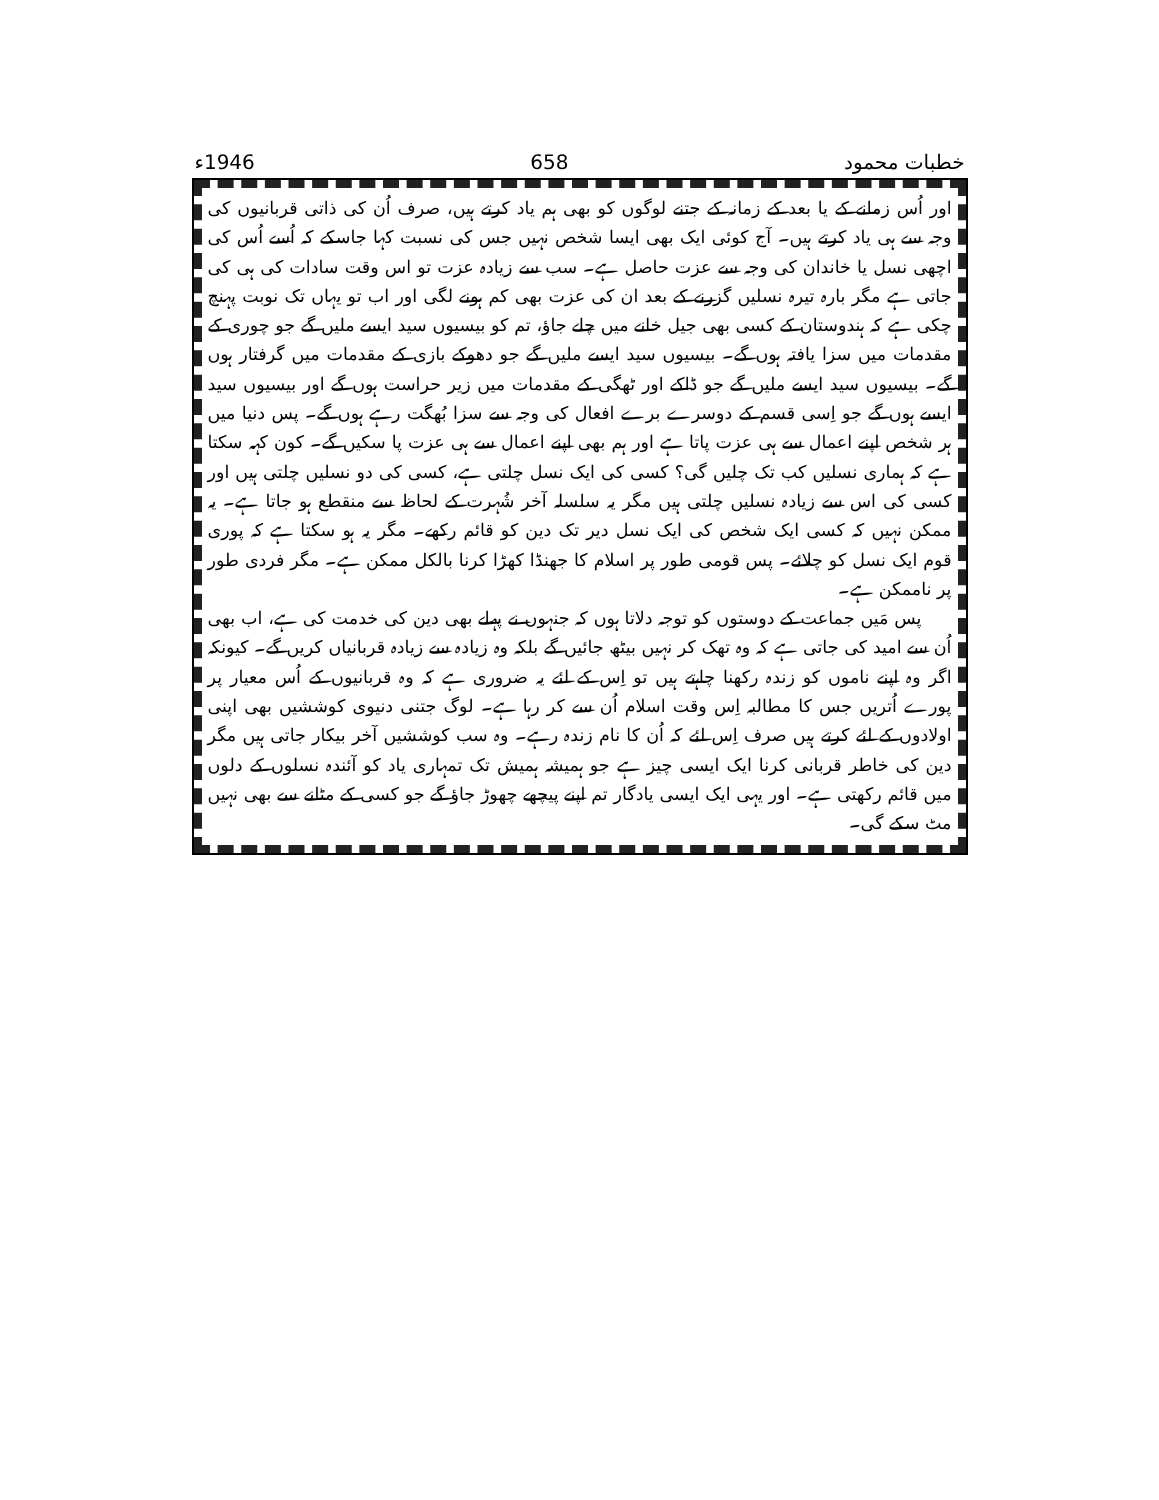خطبات محمود 658 1946ء
اور اُس زمانے کے یا بعد کے زمانہ کے جتنے لوگوں کو بھی ہم یاد کرتے ہیں، صرف اُن کی ذاتی قربانیوں کی وجہ سے ہی یاد کرتے ہیں۔ آج کوئی ایک بھی ایسا شخص نہیں جس کی نسبت کہا جاسکے کہ اُسے اُس کی اچھی نسل یا خاندان کی وجہ سے عزت حاصل ہے۔ سب سے زیادہ عزت تو اس وقت سادات کی ہی کی جاتی ہے مگر بارہ تیرہ نسلیں گزرنے کے بعد ان کی عزت بھی کم ہونے لگی اور اب تو یہاں تک نوبت پہنچ چکی ہے کہ ہندوستان کے کسی بھی جیل خانے میں چلے جاؤ، تم کو بیسیوں سید ایسے ملیں گے جو چوری کے مقدمات میں سزا یافتہ ہوں گے۔ بیسیوں سید ایسے ملیں گے جو دھوکے بازی کے مقدمات میں گرفتار ہوں گے۔ بیسیوں سید ایسے ملیں گے جو ڈاکے اور ٹھگی کے مقدمات میں زیر حراست ہوں گے اور بیسیوں سید ایسے ہوں گے جو اِسی قسم کے دوسرے برے افعال کی وجہ سے سزا بُھگت رہے ہوں گے۔ پس دنیا میں ہر شخص اپنے اعمال سے ہی عزت پاتا ہے اور ہم بھی اپنے اعمال سے ہی عزت پا سکیں گے۔ کون کہہ سکتا ہے کہ ہماری نسلیں کب تک چلیں گی؟ کسی کی ایک نسل چلتی ہے، کسی کی دو نسلیں چلتی ہیں اور کسی کی اس سے زیادہ نسلیں چلتی ہیں مگر یہ سلسلہ آخر شُہرت کے لحاظ سے منقطع ہو جاتا ہے۔ یہ ممکن نہیں کہ کسی ایک شخص کی ایک نسل دیر تک دین کو قائم رکھے۔ مگر یہ ہو سکتا ہے کہ پوری قوم ایک نسل کو چلائے۔ پس قومی طور پر اسلام کا جھنڈا کھڑا کرنا بالکل ممکن ہے۔ مگر فردی طور پر ناممکن ہے۔
پس مَیں جماعت کے دوستوں کو توجہ دلاتا ہوں کہ جنہوں نے پہلے بھی دین کی خدمت کی ہے، اب بھی اُن سے امید کی جاتی ہے کہ وہ تھک کر نہیں بیٹھ جائیں گے بلکہ وہ زیادہ سے زیادہ قربانیاں کریں گے۔ کیونکہ اگر وہ اپنے ناموں کو زندہ رکھنا چاہتے ہیں تو اِس کے لئے یہ ضروری ہے کہ وہ قربانیوں کے اُس معیار پر پورے اُتریں جس کا مطالبہ اِس وقت اسلام اُن سے کر رہا ہے۔ لوگ جتنی دنیوی کوششیں بھی اپنی اولادوں کے لئے کرتے ہیں صرف اِس لئے کہ اُن کا نام زندہ رہے۔ وہ سب کوششیں آخر بیکار جاتی ہیں مگر دین کی خاطر قربانی کرنا ایک ایسی چیز ہے جو ہمیشہ ہمیش تک تمہاری یاد کو آئندہ نسلوں کے دلوں میں قائم رکھتی ہے۔ اور یہی ایک ایسی یادگار تم اپنے پیچھے چھوڑ جاؤ گے جو کسی کے مٹانے سے بھی نہیں مٹ سکے گی۔